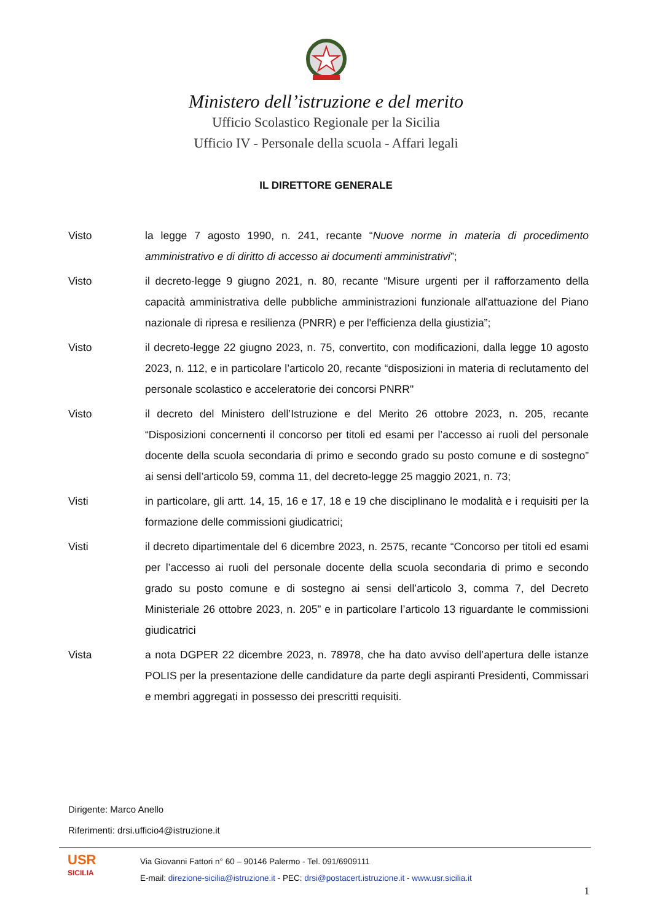Ministero dell’istruzione e del merito
Ufficio Scolastico Regionale per la Sicilia
Ufficio IV - Personale della scuola - Affari legali
IL DIRETTORE GENERALE
Visto la legge 7 agosto 1990, n. 241, recante “Nuove norme in materia di procedimento amministrativo e di diritto di accesso ai documenti amministrativi”;
Visto il decreto-legge 9 giugno 2021, n. 80, recante “Misure urgenti per il rafforzamento della capacità amministrativa delle pubbliche amministrazioni funzionale all'attuazione del Piano nazionale di ripresa e resilienza (PNRR) e per l'efficienza della giustizia”;
Visto il decreto-legge 22 giugno 2023, n. 75, convertito, con modificazioni, dalla legge 10 agosto 2023, n. 112, e in particolare l’articolo 20, recante “disposizioni in materia di reclutamento del personale scolastico e acceleratorie dei concorsi PNRR"
Visto il decreto del Ministero dell’Istruzione e del Merito 26 ottobre 2023, n. 205, recante “Disposizioni concernenti il concorso per titoli ed esami per l’accesso ai ruoli del personale docente della scuola secondaria di primo e secondo grado su posto comune e di sostegno” ai sensi dell’articolo 59, comma 11, del decreto-legge 25 maggio 2021, n. 73;
Visti in particolare, gli artt. 14, 15, 16 e 17, 18 e 19 che disciplinano le modalità e i requisiti per la formazione delle commissioni giudicatrici;
Visti il decreto dipartimentale del 6 dicembre 2023, n. 2575, recante “Concorso per titoli ed esami per l’accesso ai ruoli del personale docente della scuola secondaria di primo e secondo grado su posto comune e di sostegno ai sensi dell’articolo 3, comma 7, del Decreto Ministeriale 26 ottobre 2023, n. 205” e in particolare l’articolo 13 riguardante le commissioni giudicatrici
Vista a nota DGPER 22 dicembre 2023, n. 78978, che ha dato avviso dell’apertura delle istanze POLIS per la presentazione delle candidature da parte degli aspiranti Presidenti, Commissari e membri aggregati in possesso dei prescritti requisiti.
Dirigente: Marco Anello
Riferimenti: drsi.ufficio4@istruzione.it
USR
SICILIA
Via Giovanni Fattori n° 60 – 90146 Palermo - Tel. 091/6909111
E-mail: direzione-sicilia@istruzione.it - PEC: drsi@postacert.istruzione.it - www.usr.sicilia.it
1